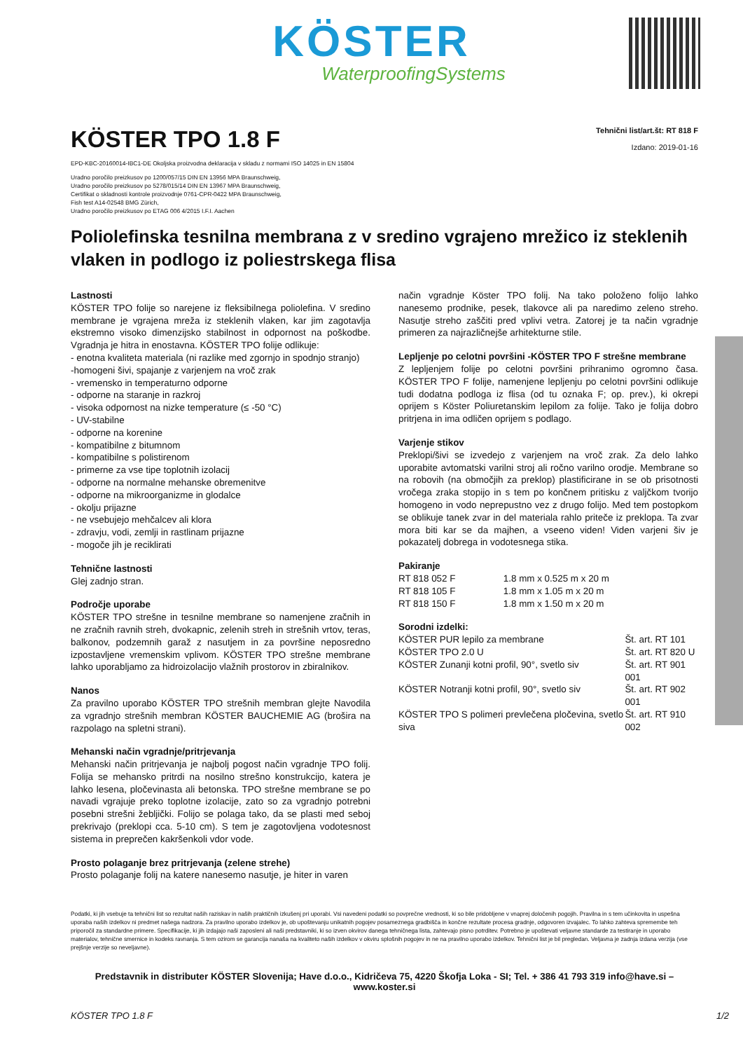KÖSTER
WaterproofingSystems
KÖSTER TPO 1.8 F
Tehnični list/art.št: RT 818 F
Izdano: 2019-01-16
EPD-KBC-20160014-IBC1-DE Okoljska proizvodna deklaracija v skladu z normami ISO 14025 in EN 15804
Uradno poročilo preizkusov po 1200/057/15 DIN EN 13956 MPA Braunschweig,
Uradno poročilo preizkusov po 5278/015/14 DIN EN 13967 MPA Braunschweig,
Certifikat o skladnosti kontrole proizvodnje 0761-CPR-0422 MPA Braunschweig,
Fish test A14-02548 BMG Zürich,
Uradno poročilo preizkusov po ETAG 006 4/2015 I.F.I. Aachen
Poliolefinska tesnilna membrana z v sredino vgrajeno mrežico iz steklenih vlaken in podlogo iz poliestrskega flisa
Lastnosti
KÖSTER TPO folije so narejene iz fleksibilnega poliolefina. V sredino membrane je vgrajena mreža iz steklenih vlaken, kar jim zagotavlja ekstremno visoko dimenzijsko stabilnost in odpornost na poškodbe. Vgradnja je hitra in enostavna. KÖSTER TPO folije odlikuje:
- enotna kvaliteta materiala (ni razlike med zgornjo in spodnjo stranjo)
-homogeni šivi, spajanje z varjenjem na vroč zrak
- vremensko in temperaturno odporne
- odporne na staranje in razkroj
- visoka odpornost na nizke temperature (≤ -50 °C)
- UV-stabilne
- odporne na korenine
- kompatibilne z bitumnom
- kompatibilne s polistirenom
- primerne za vse tipe toplotnih izolacij
- odporne na normalne mehanske obremenitve
- odporne na mikroorganizme in glodalce
- okolju prijazne
- ne vsebujejo mehčalcev ali klora
- zdravju, vodi, zemlji in rastlinam prijazne
- mogoče jih je reciklirati
Tehnične lastnosti
Glej zadnjo stran.
Področje uporabe
KÖSTER TPO strešne in tesnilne membrane so namenjene zračnih in ne zračnih ravnih streh, dvokapnic, zelenih streh in strešnih vrtov, teras, balkonov, podzemnih garaž z nasutjem in za površine neposredno izpostavljene vremenskim vplivom. KÖSTER TPO strešne membrane lahko uporabljamo za hidroizolacijo vlažnih prostorov in zbiralnikov.
Nanos
Za pravilno uporabo KÖSTER TPO strešnih membran glejte Navodila za vgradnjo strešnih membran KÖSTER BAUCHEMIE AG (brošira na razpolago na spletni strani).
Mehanski način vgradnje/pritrjevanja
Mehanski način pritrjevanja je najbolj pogost način vgradnje TPO folij. Folija se mehansko pritrdi na nosilno strešno konstrukcijo, katera je lahko lesena, pločevinasta ali betonska. TPO strešne membrane se po navadi vgrajuje preko toplotne izolacije, zato so za vgradnjo potrebni posebni strešni žebljički. Folijo se polaga tako, da se plasti med seboj prekrivajo (preklopi cca. 5-10 cm). S tem je zagotovljena vodotesnost sistema in preprečen kakršenkoli vdor vode.
Prosto polaganje brez pritrjevanja (zelene strehe)
Prosto polaganje folij na katere nanesemo nasutje, je hiter in varen
način vgradnje Köster TPO folij. Na tako položeno folijo lahko nanesemo prodnike, pesek, tlakovce ali pa naredimo zeleno streho. Nasutje streho zaščiti pred vplivi vetra. Zatorej je ta način vgradnje primeren za najrazličnejše arhitekturne stile.
Lepljenje po celotni površini -KÖSTER TPO F strešne membrane
Z lepljenjem folije po celotni površini prihranimo ogromno časa. KÖSTER TPO F folije, namenjene lepljenju po celotni površini odlikuje tudi dodatna podloga iz flisa (od tu oznaka F; op. prev.), ki okrepi oprijem s Köster Poliuretanskim lepilom za folije. Tako je folija dobro pritrjena in ima odličen oprijem s podlago.
Varjenje stikov
Preklopi/šivi se izvedejo z varjenjem na vroč zrak. Za delo lahko uporabite avtomatski varilni stroj ali ročno varilno orodje. Membrane so na robovih (na območjih za preklop) plastificirane in se ob prisotnosti vročega zraka stopijo in s tem po končnem pritisku z valjčkom tvorijo homogeno in vodo neprepustno vez z drugo folijo. Med tem postopkom se oblikuje tanek zvar in del materiala rahlo priteče iz preklopa. Ta zvar mora biti kar se da majhen, a vseeno viden! Viden varjeni šiv je pokazatelj dobrega in vodotesnega stika.
Pakiranje
| RT 818 052 F | 1.8 mm x 0.525 m x 20 m |
| RT 818 105 F | 1.8 mm x 1.05 m x 20 m |
| RT 818 150 F | 1.8 mm x 1.50 m x 20 m |
Sorodni izdelki:
| KÖSTER PUR lepilo za membrane | Št. art. RT 101 |
| KÖSTER TPO 2.0 U | Št. art. RT 820 U |
| KÖSTER Zunanji kotni profil, 90°, svetlo siv | Št. art. RT 901 001 |
| KÖSTER Notranji kotni profil, 90°, svetlo siv | Št. art. RT 902 001 |
| KÖSTER TPO S polimeri prevlečena pločevina, svetlo siva | Št. art. RT 910 002 |
Podatki, ki jih vsebuje ta tehnični list so rezultat naših raziskav in naših praktičnih izkušenj pri uporabi. Vsi navedeni podatki so povprečne vrednosti, ki so bile pridobljene v vnaprej določenih pogojih. Pravilna in s tem učinkovita in uspešna uporaba naših izdelkov ni predmet našega nadzora. Za pravilno uporabo izdelkov je, ob upoštevanju unikatnih pogojev posameznega gradbišča in končne rezultate procesa gradnje, odgovoren izvajalec. To lahko zahteva spremembe teh priporočil za standardne primere. Specifikacije, ki jih izdajajo naši zaposleni ali naši predstavniki, ki so izven okvirov danega tehničnega lista, zahtevajo pisno potrditev. Potrebno je upoštevati veljavne standarde za testiranje in uporabo materialov, tehnične smernice in kodeks ravnanja. S tem ozirom se garancija nanaša na kvaliteto naših izdelkov v okviru splošnih pogojev in ne na pravilno uporabo izdelkov. Tehnični list je bil pregledan. Veljavna je zadnja izdana verzija (vse prejšnje verzije so neveljavne).
Predstavnik in distributer KÖSTER Slovenija; Have d.o.o., Kidričeva 75, 4220 Škofja Loka - SI; Tel. + 386 41 793 319 info@have.si – www.koster.si
KÖSTER TPO 1.8 F 1/2